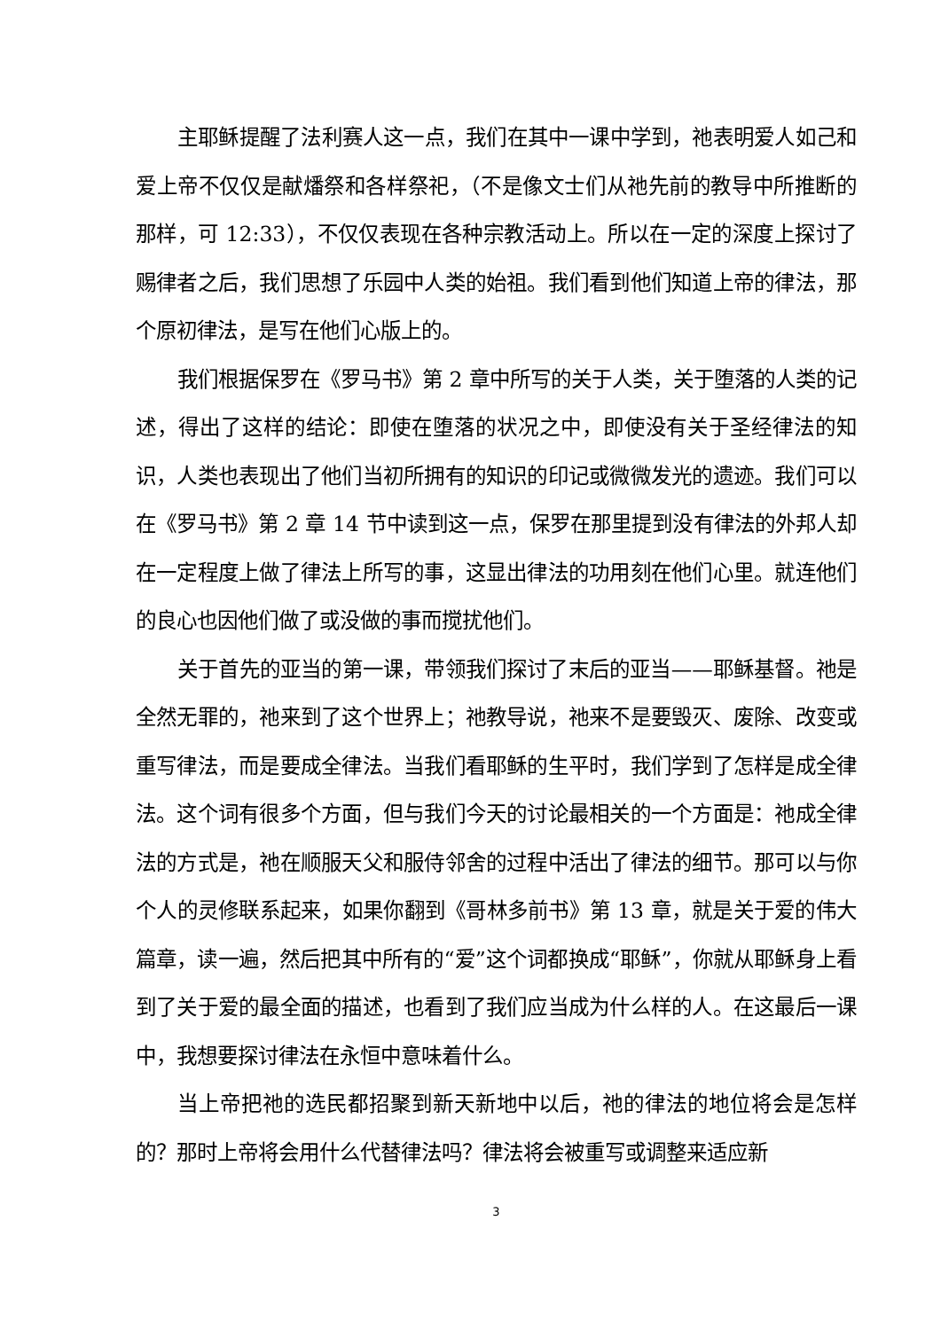主耶稣提醒了法利赛人这一点，我们在其中一课中学到，祂表明爱人如己和爱上帝不仅仅是献燔祭和各样祭祀，（不是像文士们从祂先前的教导中所推断的那样，可 12:33），不仅仅表现在各种宗教活动上。所以在一定的深度上探讨了赐律者之后，我们思想了乐园中人类的始祖。我们看到他们知道上帝的律法，那个原初律法，是写在他们心版上的。
我们根据保罗在《罗马书》第 2 章中所写的关于人类，关于堕落的人类的记述，得出了这样的结论：即使在堕落的状况之中，即使没有关于圣经律法的知识，人类也表现出了他们当初所拥有的知识的印记或微微发光的遗迹。我们可以在《罗马书》第 2 章 14 节中读到这一点，保罗在那里提到没有律法的外邦人却在一定程度上做了律法上所写的事，这显出律法的功用刻在他们心里。就连他们的良心也因他们做了或没做的事而搅扰他们。
关于首先的亚当的第一课，带领我们探讨了末后的亚当——耶稣基督。祂是全然无罪的，祂来到了这个世界上；祂教导说，祂来不是要毁灭、废除、改变或重写律法，而是要成全律法。当我们看耶稣的生平时，我们学到了怎样是成全律法。这个词有很多个方面，但与我们今天的讨论最相关的一个方面是：祂成全律法的方式是，祂在顺服天父和服侍邻舍的过程中活出了律法的细节。那可以与你个人的灵修联系起来，如果你翻到《哥林多前书》第 13 章，就是关于爱的伟大篇章，读一遍，然后把其中所有的“爱”这个词都换成“耶稣”，你就从耶稣身上看到了关于爱的最全面的描述，也看到了我们应当成为什么样的人。在这最后一课中，我想要探讨律法在永恒中意味着什么。
当上帝把祂的选民都招聚到新天新地中以后，祂的律法的地位将会是怎样的？那时上帝将会用什么代替律法吗？律法将会被重写或调整来适应新
3